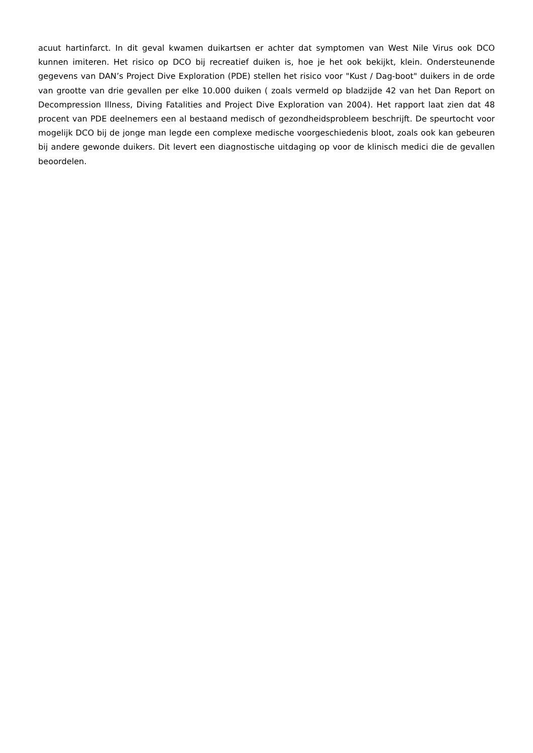acuut hartinfarct. In dit geval kwamen duikartsen er achter dat symptomen van West Nile Virus ook DCO kunnen imiteren. Het risico op DCO bij recreatief duiken is, hoe je het ook bekijkt, klein. Ondersteunende gegevens van DAN’s Project Dive Exploration (PDE) stellen het risico voor "Kust / Dag-boot" duikers in de orde van grootte van drie gevallen per elke 10.000 duiken ( zoals vermeld op bladzijde 42 van het Dan Report on Decompression Illness, Diving Fatalities and Project Dive Exploration van 2004). Het rapport laat zien dat 48 procent van PDE deelnemers een al bestaand medisch of gezondheidsprobleem beschrijft. De speurtocht voor mogelijk DCO bij de jonge man legde een complexe medische voorgeschiedenis bloot, zoals ook kan gebeuren bij andere gewonde duikers. Dit levert een diagnostische uitdaging op voor de klinisch medici die de gevallen beoordelen.